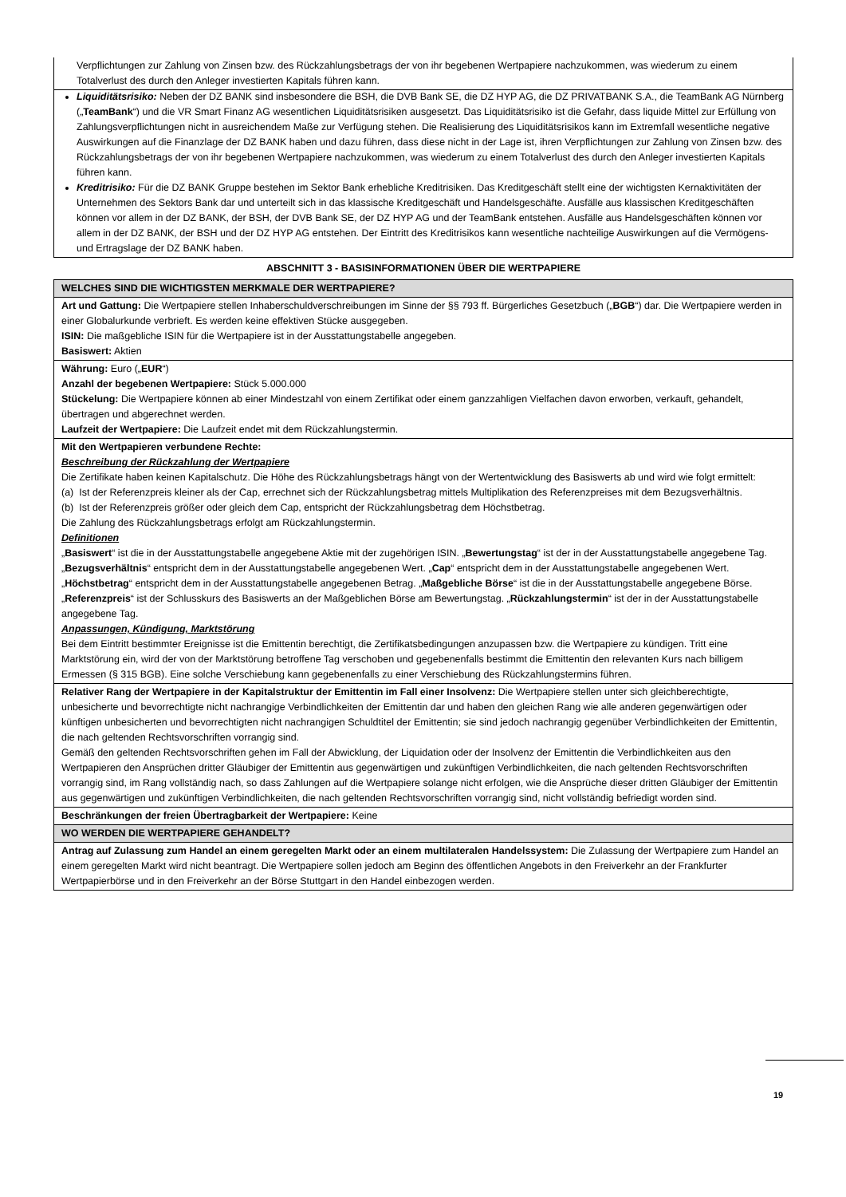| Verpflichtungen zur Zahlung von Zinsen bzw. des Rückzahlungsbetrags der von ihr begebenen Wertpapiere nachzukommen, was wiederum zu einem Totalverlust des durch den Anleger investierten Kapitals führen kann. |
| Liquiditätsrisiko: Neben der DZ BANK sind insbesondere die BSH, die DVB Bank SE, die DZ HYP AG, die DZ PRIVATBANK S.A., die TeamBank AG Nürnberg („ TeamBank “) und die VR Smart Finanz AG wesentlichen Liquiditätsrisiken ausgesetzt. Das Liquiditätsrisiko ist die Gefahr, dass liquide Mittel zur Erfüllung von Zahlungsverpflichtungen nicht in ausreichendem Maße zur Verfügung stehen. Die Realisierung des Liquiditätsrisikos kann im Extremfall wesentliche negative Auswirkungen auf die Finanzlage der DZ BANK haben und dazu führen, dass diese nicht in der Lage ist, ihren Verpflichtungen zur Zahlung von Zinsen bzw. des Rückzahlungsbetrags der von ihr begebenen Wertpapiere nachzukommen, was wiederum zu einem Totalverlust des durch den Anleger investierten Kapitals führen kann. Kreditrisiko: Für die DZ BANK Gruppe bestehen im Sektor Bank erhebliche Kreditrisiken. Das Kreditgeschäft stellt eine der wichtigsten Kernaktivitäten der Unternehmen des Sektors Bank dar und unterteilt sich in das klassische Kreditgeschäft und Handelsgeschäfte. Ausfälle aus klassischen Kreditgeschäften können vor allem in der DZ BANK, der BSH, der DVB Bank SE, der DZ HYP AG und der TeamBank entstehen. Ausfälle aus Handelsgeschäften können vor allem in der DZ BANK, der BSH und der DZ HYP AG entstehen. Der Eintritt des Kreditrisikos kann wesentliche nachteilige Auswirkungen auf die Vermögens- und Ertragslage der DZ BANK haben. |
| ABSCHNITT 3 - BASISINFORMATIONEN ÜBER DIE WERTPAPIERE |
| WELCHES SIND DIE WICHTIGSTEN MERKMALE DER WERTPAPIERE? |
| Art und Gattung: Die Wertpapiere stellen Inhaberschuldverschreibungen im Sinne der §§ 793 ff. Bürgerliches Gesetzbuch („ BGB “) dar. Die Wertpapiere werden in einer Globalurkunde verbrieft. Es werden keine effektiven Stücke ausgegeben. ISIN: Die maßgebliche ISIN für die Wertpapiere ist in der Ausstattungstabelle angegeben. Basiswert: Aktien |
| Währung: Euro („ EUR “) Anzahl der begebenen Wertpapiere: Stück 5.000.000 Stückelung: Die Wertpapiere können ab einer Mindestzahl von einem Zertifikat oder einem ganzzahligen Vielfachen davon erworben, verkauft, gehandelt, übertragen und abgerechnet werden. Laufzeit der Wertpapiere: Die Laufzeit endet mit dem Rückzahlungstermin. |
| Mit den Wertpapieren verbundene Rechte: Beschreibung der Rückzahlung der Wertpapiere Die Zertifikate haben keinen Kapitalschutz. Die Höhe des Rückzahlungsbetrags hängt von der Wertentwicklung des Basiswerts ab und wird wie folgt ermittelt: (a) Ist der Referenzpreis kleiner als der Cap, errechnet sich der Rückzahlungsbetrag mittels Multiplikation des Referenzpreises mit dem Bezugsverhältnis. (b) Ist der Referenzpreis größer oder gleich dem Cap, entspricht der Rückzahlungsbetrag dem Höchstbetrag. Die Zahlung des Rückzahlungsbetrags erfolgt am Rückzahlungstermin. Definitionen „ Basiswert “ ist die in der Ausstattungstabelle angegebene Aktie mit der zugehörigen ISIN. „ Bewertungstag “ ist der in der Ausstattungstabelle angegebene Tag. „ Bezugsverhältnis “ entspricht dem in der Ausstattungstabelle angegebenen Wert. „ Cap “ entspricht dem in der Ausstattungstabelle angegebenen Wert. „ Höchstbetrag “ entspricht dem in der Ausstattungstabelle angegebenen Betrag. „ Maßgebliche Börse “ ist die in der Ausstattungstabelle angegebene Börse. „ Referenzpreis “ ist der Schlusskurs des Basiswerts an der Maßgeblichen Börse am Bewertungstag. „ Rückzahlungstermin “ ist der in der Ausstattungstabelle angegebene Tag. Anpassungen, Kündigung, Marktstörung Bei dem Eintritt bestimmter Ereignisse ist die Emittentin berechtigt, die Zertifikatsbedingungen anzupassen bzw. die Wertpapiere zu kündigen. Tritt eine Marktstörung ein, wird der von der Marktstörung betroffene Tag verschoben und gegebenenfalls bestimmt die Emittentin den relevanten Kurs nach billigem Ermessen (§ 315 BGB). Eine solche Verschiebung kann gegebenenfalls zu einer Verschiebung des Rückzahlungstermins führen. |
| Relativer Rang der Wertpapiere in der Kapitalstruktur der Emittentin im Fall einer Insolvenz: Die Wertpapiere stellen unter sich gleichberechtigte, unbesicherte und bevorrechtigte nicht nachrangige Verbindlichkeiten der Emittentin dar und haben den gleichen Rang wie alle anderen gegenwärtigen oder künftigen unbesicherten und bevorrechtigten nicht nachrangigen Schuldtitel der Emittentin; sie sind jedoch nachrangig gegenüber Verbindlichkeiten der Emittentin, die nach geltenden Rechtsvorschriften vorrangig sind. Gemäß den geltenden Rechtsvorschriften gehen im Fall der Abwicklung, der Liquidation oder der Insolvenz der Emittentin die Verbindlichkeiten aus den Wertpapieren den Ansprüchen dritter Gläubiger der Emittentin aus gegenwärtigen und zukünftigen Verbindlichkeiten, die nach geltenden Rechtsvorschriften vorrangig sind, im Rang vollständig nach, so dass Zahlungen auf die Wertpapiere solange nicht erfolgen, wie die Ansprüche dieser dritten Gläubiger der Emittentin aus gegenwärtigen und zukünftigen Verbindlichkeiten, die nach geltenden Rechtsvorschriften vorrangig sind, nicht vollständig befriedigt worden sind. |
| Beschränkungen der freien Übertragbarkeit der Wertpapiere: Keine |
| WO WERDEN DIE WERTPAPIERE GEHANDELT? |
| Antrag auf Zulassung zum Handel an einem geregelten Markt oder an einem multilateralen Handelssystem: Die Zulassung der Wertpapiere zum Handel an einem geregelten Markt wird nicht beantragt. Die Wertpapiere sollen jedoch am Beginn des öffentlichen Angebots in den Freiverkehr an der Frankfurter Wertpapierbörse und in den Freiverkehr an der Börse Stuttgart in den Handel einbezogen werden. |
19